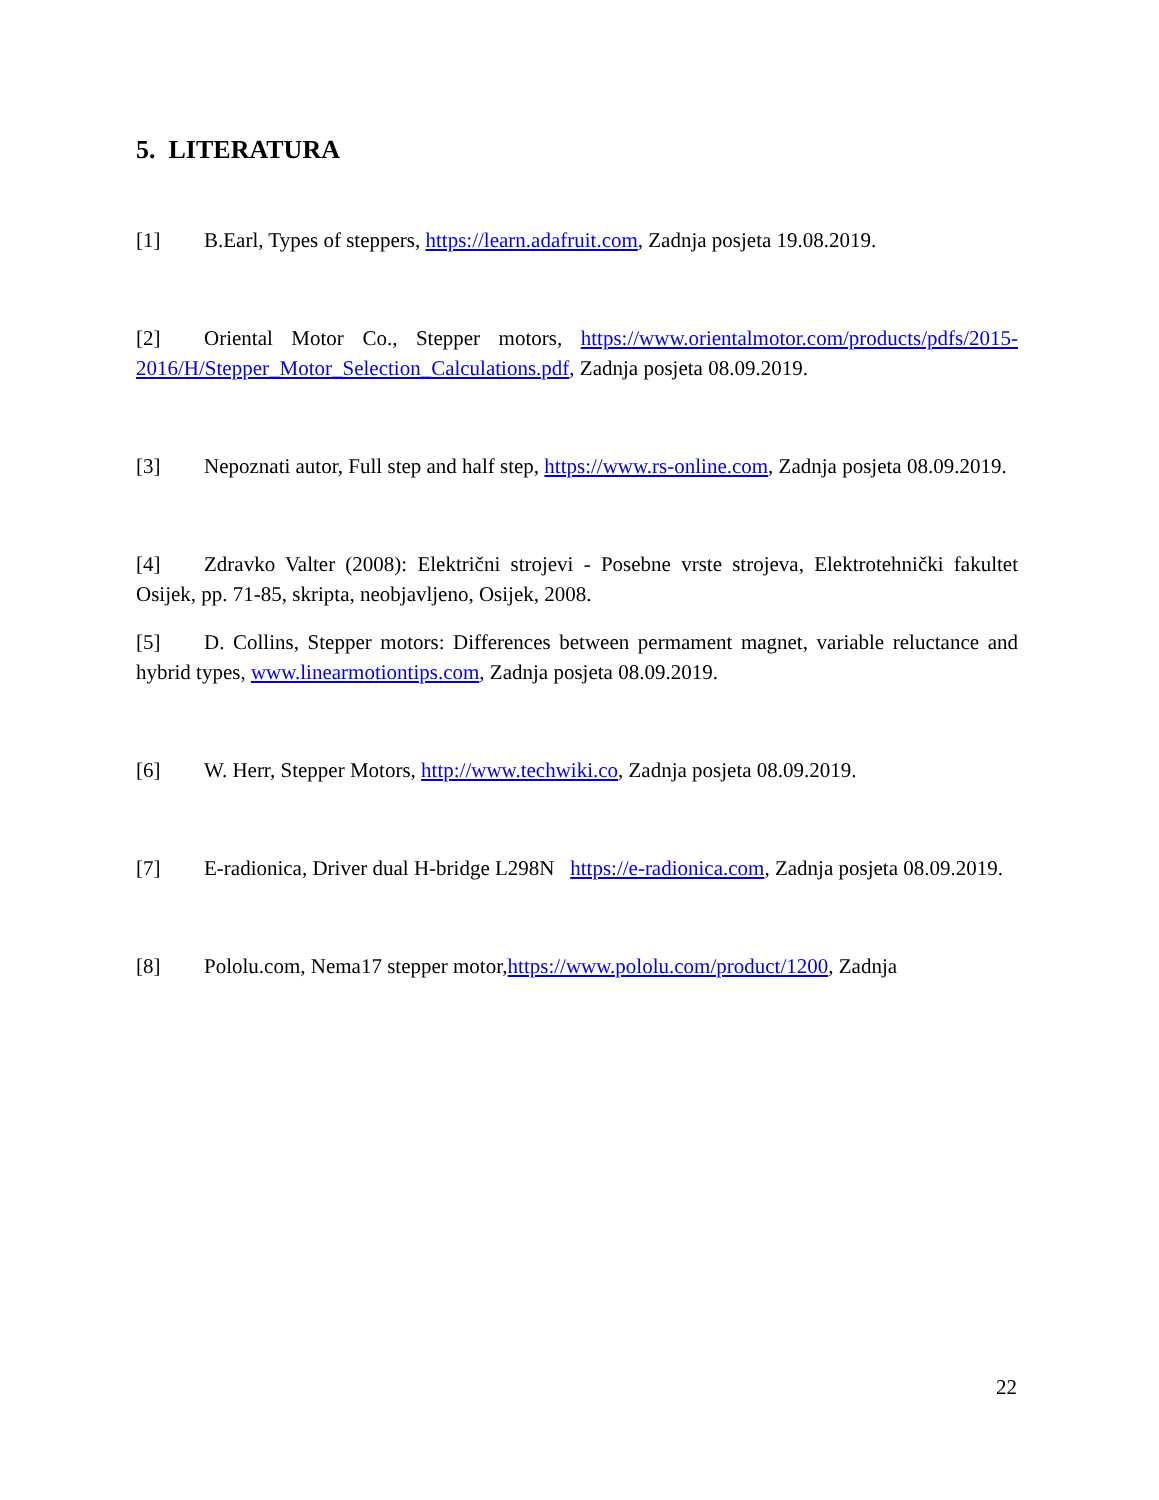5. LITERATURA
[1] B.Earl, Types of steppers, https://learn.adafruit.com, Zadnja posjeta 19.08.2019.
[2] Oriental Motor Co., Stepper motors, https://www.orientalmotor.com/products/pdfs/2015-2016/H/Stepper_Motor_Selection_Calculations.pdf, Zadnja posjeta 08.09.2019.
[3] Nepoznati autor, Full step and half step, https://www.rs-online.com, Zadnja posjeta 08.09.2019.
[4] Zdravko Valter (2008): Električni strojevi - Posebne vrste strojeva, Elektrotehnički fakultet Osijek, pp. 71-85, skripta, neobjavljeno, Osijek, 2008.
[5] D. Collins, Stepper motors: Differences between permament magnet, variable reluctance and hybrid types, www.linearmotiontips.com, Zadnja posjeta 08.09.2019.
[6] W. Herr, Stepper Motors, http://www.techwiki.co, Zadnja posjeta 08.09.2019.
[7] E-radionica, Driver dual H-bridge L298N https://e-radionica.com, Zadnja posjeta 08.09.2019.
[8] Pololu.com, Nema17 stepper motor,https://www.pololu.com/product/1200, Zadnja
22